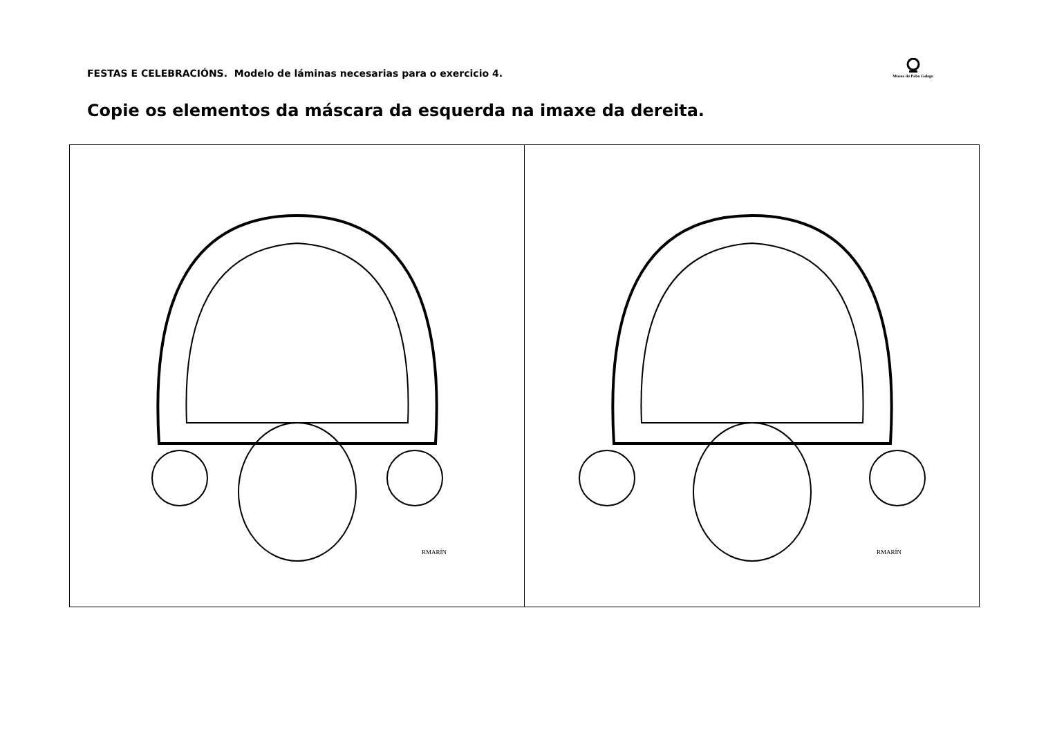FESTAS E CELEBRACIÓNS. Modelo de láminas necesarias para o exercicio 4.
Museo do Pobo Galego
Copie os elementos da máscara da esquerda na imaxe da dereita.
| RMARÍN | RMARÍN |